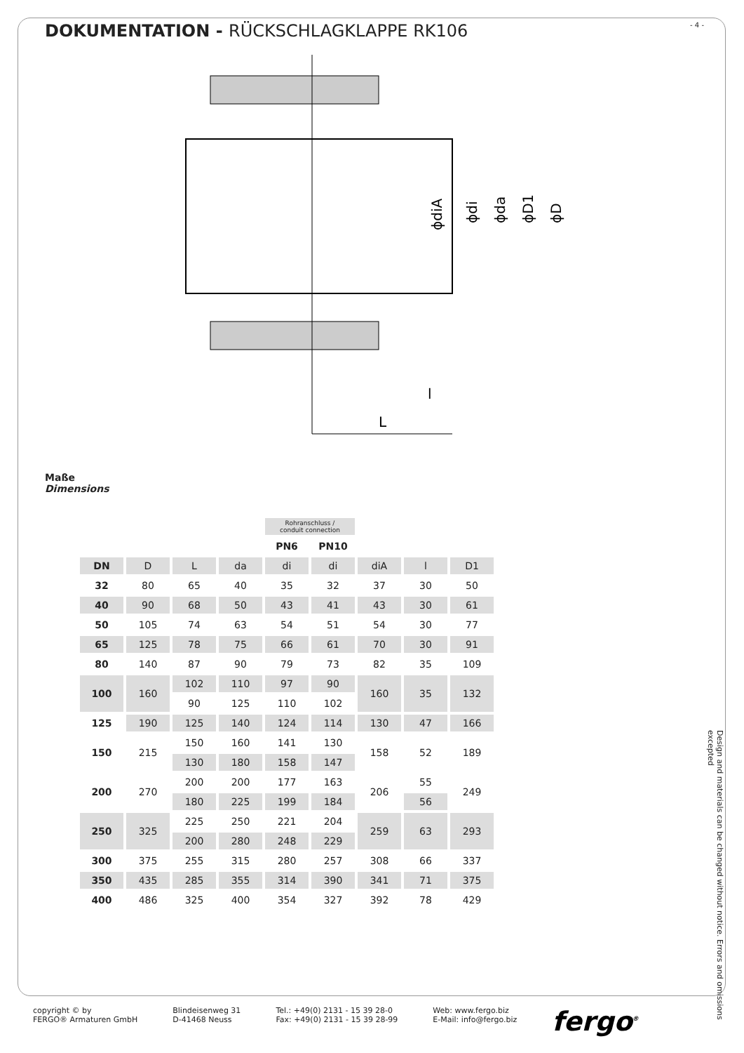DOKUMENTATION - RÜCKSCHLAGKLAPPE RK106
- 4 -
L
l
ϕdiA
ϕdi
ϕda
ϕD1
ϕD
Maße
Dimensions
| | | | | Rohranschluss / conduit connection | | | | |
| | | | | PN6 | PN10 | | | |
| DN | D | L | da | di | di | diA | l | D1 |
| 32 | 80 | 65 | 40 | 35 | 32 | 37 | 30 | 50 |
| 40 | 90 | 68 | 50 | 43 | 41 | 43 | 30 | 61 |
| 50 | 105 | 74 | 63 | 54 | 51 | 54 | 30 | 77 |
| 65 | 125 | 78 | 75 | 66 | 61 | 70 | 30 | 91 |
| 80 | 140 | 87 | 90 | 79 | 73 | 82 | 35 | 109 |
| 100 | 160 | 102 | 110 | 97 | 90 | 160 | 35 | 132 |
| | | 90 | 125 | 110 | 102 | | | |
| 125 | 190 | 125 | 140 | 124 | 114 | 130 | 47 | 166 |
| 150 | 215 | 150 | 160 | 141 | 130 | 158 | 52 | 189 |
| | | 130 | 180 | 158 | 147 | | | |
| 200 | 270 | 200 | 200 | 177 | 163 | 206 | 55 | 249 |
| | | 180 | 225 | 199 | 184 | | 56 | |
| 250 | 325 | 225 | 250 | 221 | 204 | 259 | 63 | 293 |
| | | 200 | 280 | 248 | 229 | | | |
| 300 | 375 | 255 | 315 | 280 | 257 | 308 | 66 | 337 |
| 350 | 435 | 285 | 355 | 314 | 390 | 341 | 71 | 375 |
| 400 | 486 | 325 | 400 | 354 | 327 | 392 | 78 | 429 |
Design and materials can be changed without notice. Errors and omissions excepted
copyright © by
FERGO® Armaturen GmbH
Blindeisenweg 31
D-41468 Neuss
Tel.: +49(0) 2131 - 15 39 28-0
Fax: +49(0) 2131 - 15 39 28-99
Web: www.fergo.biz
E-Mail: info@fergo.biz
fergo<sup>®</sup>